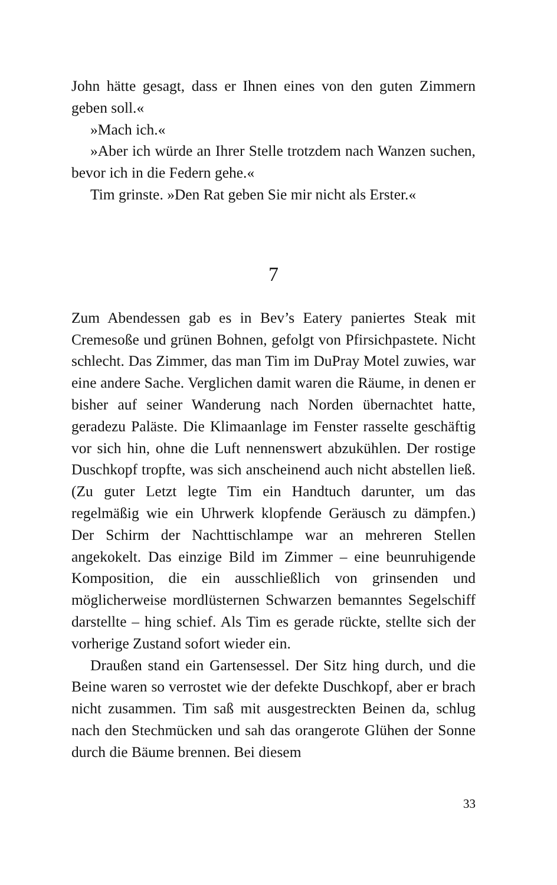John hätte gesagt, dass er Ihnen eines von den guten Zimmern geben soll.«
»Mach ich.«
»Aber ich würde an Ihrer Stelle trotzdem nach Wanzen suchen, bevor ich in die Federn gehe.«
Tim grinste. »Den Rat geben Sie mir nicht als Erster.«
7
Zum Abendessen gab es in Bev’s Eatery paniertes Steak mit Cremesoße und grünen Bohnen, gefolgt von Pfirsichpastete. Nicht schlecht. Das Zimmer, das man Tim im DuPray Motel zuwies, war eine andere Sache. Verglichen damit waren die Räume, in denen er bisher auf seiner Wanderung nach Norden übernachtet hatte, geradezu Paläste. Die Klimaanlage im Fenster rasselte geschäftig vor sich hin, ohne die Luft nennenswert abzukühlen. Der rostige Duschkopf tropfte, was sich anscheinend auch nicht abstellen ließ. (Zu guter Letzt legte Tim ein Handtuch darunter, um das regelmäßig wie ein Uhrwerk klopfende Geräusch zu dämpfen.) Der Schirm der Nachttischlampe war an mehreren Stellen angekokelt. Das einzige Bild im Zimmer – eine beunruhigende Komposition, die ein ausschließlich von grinsenden und möglicherweise mordlüsternen Schwarzen bemanntes Segelschiff darstellte – hing schief. Als Tim es gerade rückte, stellte sich der vorherige Zustand sofort wieder ein.
Draußen stand ein Gartensessel. Der Sitz hing durch, und die Beine waren so verrostet wie der defekte Duschkopf, aber er brach nicht zusammen. Tim saß mit ausgestreckten Beinen da, schlug nach den Stechmücken und sah das orangerote Glühen der Sonne durch die Bäume brennen. Bei diesem
33